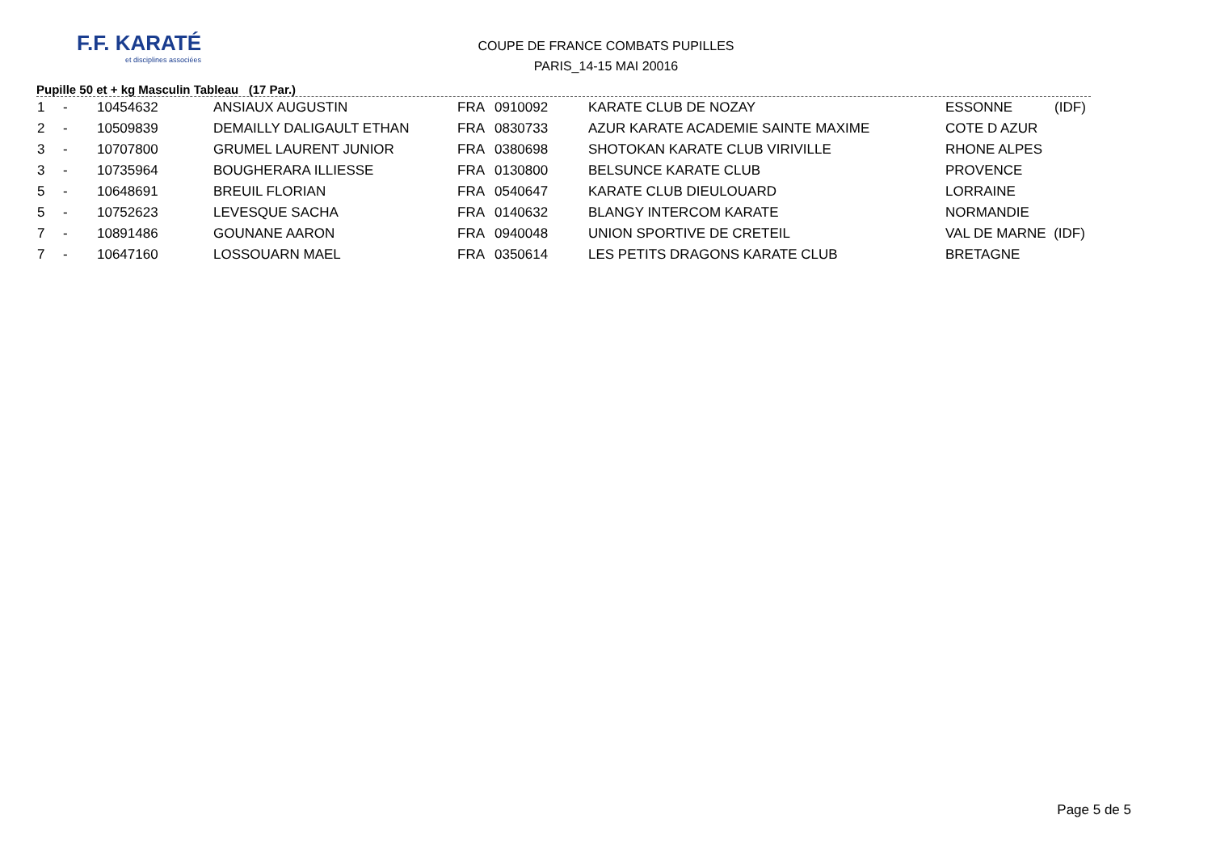F.F. KARATÉ
et disciplines associées
COUPE DE FRANCE COMBATS PUPILLES
PARIS_14-15 MAI 20016
Pupille 50 et + kg Masculin Tableau (17 Par.)
| 1 | - | 10454632 | ANSIAUX AUGUSTIN | FRA | 0910092 | KARATE CLUB DE NOZAY | ESSONNE (IDF) |
| 2 | - | 10509839 | DEMAILLY DALIGAULT ETHAN | FRA | 0830733 | AZUR KARATE ACADEMIE SAINTE MAXIME | COTE D AZUR |
| 3 | - | 10707800 | GRUMEL LAURENT JUNIOR | FRA | 0380698 | SHOTOKAN KARATE CLUB VIRIVILLE | RHONE ALPES |
| 3 | - | 10735964 | BOUGHERARA ILLIESSE | FRA | 0130800 | BELSUNCE KARATE CLUB | PROVENCE |
| 5 | - | 10648691 | BREUIL FLORIAN | FRA | 0540647 | KARATE CLUB DIEULOUARD | LORRAINE |
| 5 | - | 10752623 | LEVESQUE SACHA | FRA | 0140632 | BLANGY INTERCOM KARATE | NORMANDIE |
| 7 | - | 10891486 | GOUNANE AARON | FRA | 0940048 | UNION SPORTIVE DE CRETEIL | VAL DE MARNE (IDF) |
| 7 | - | 10647160 | LOSSOUARN MAEL | FRA | 0350614 | LES PETITS DRAGONS KARATE CLUB | BRETAGNE |
Page 5 de 5